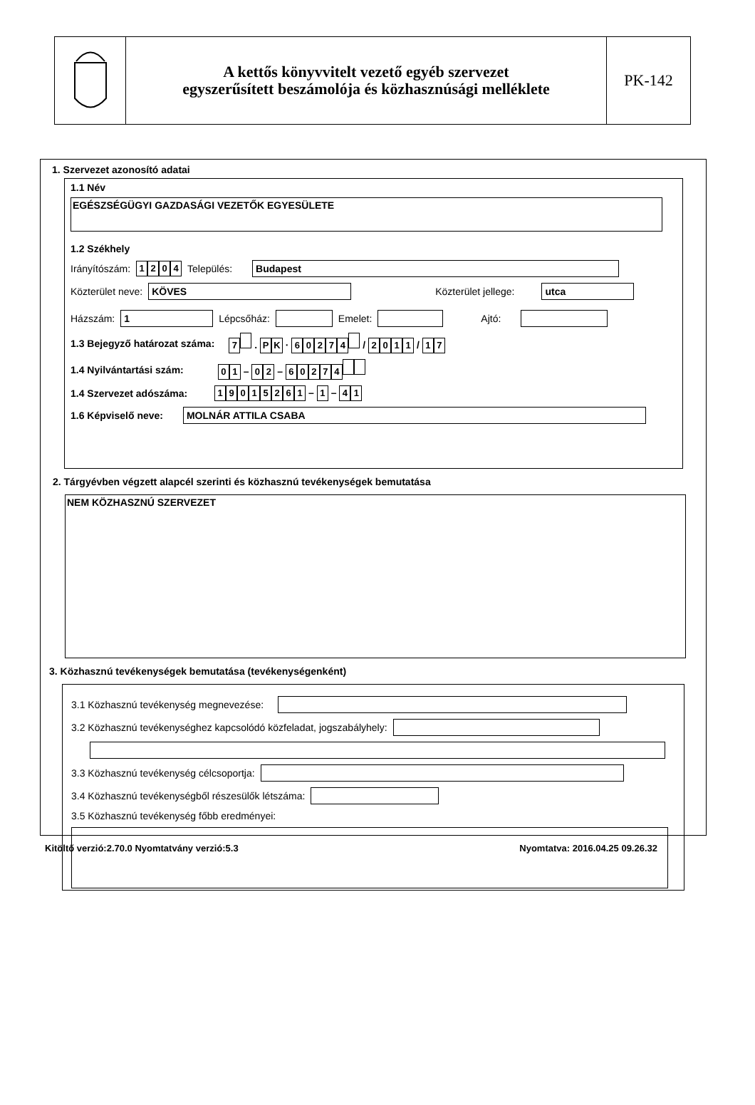A kettős könyvvitelt vezető egyéb szervezet
egyszerűsített beszámolója és közhasznúsági melléklete
PK-142
1. Szervezet azonosító adatai
1.1 Név
EGÉSZSÉGÜGYI GAZDASÁGI VEZETŐK EGYESÜLETE
1.2 Székhely
Irányítószám: 1204 Település:
Budapest
Közterület neve:
KÖVES
Közterület jellege:
utca
Házszám:
1
Lépcsőház:
Emelet:
Ajtó:
1.3 Bejegyző határozat száma: 7 . P K · 60274 / 2011 / 1 7
1.4 Nyilvántartási szám: 0 1 – 0 2 – 60274
1.4 Szervezet adószáma: 19015261 – 1 – 4 1
1.6 Képviselő neve:
MOLNÁR ATTILA CSABA
2. Tárgyévben végzett alapcél szerinti és közhasznú tevékenységek bemutatása
NEM KÖZHASZNÚ SZERVEZET
3. Közhasznú tevékenységek bemutatása (tevékenységenként)
3.1 Közhasznú tevékenység megnevezése:
3.2 Közhasznú tevékenységhez kapcsolódó közfeladat, jogszabályhely:
3.3 Közhasznú tevékenység célcsoportja:
3.4 Közhasznú tevékenységből részesülők létszáma:
3.5 Közhasznú tevékenység főbb eredményei:
Kitöltő verzió:2.70.0 Nyomtatvány verzió:5.3 Nyomtatva: 2016.04.25 09.26.32